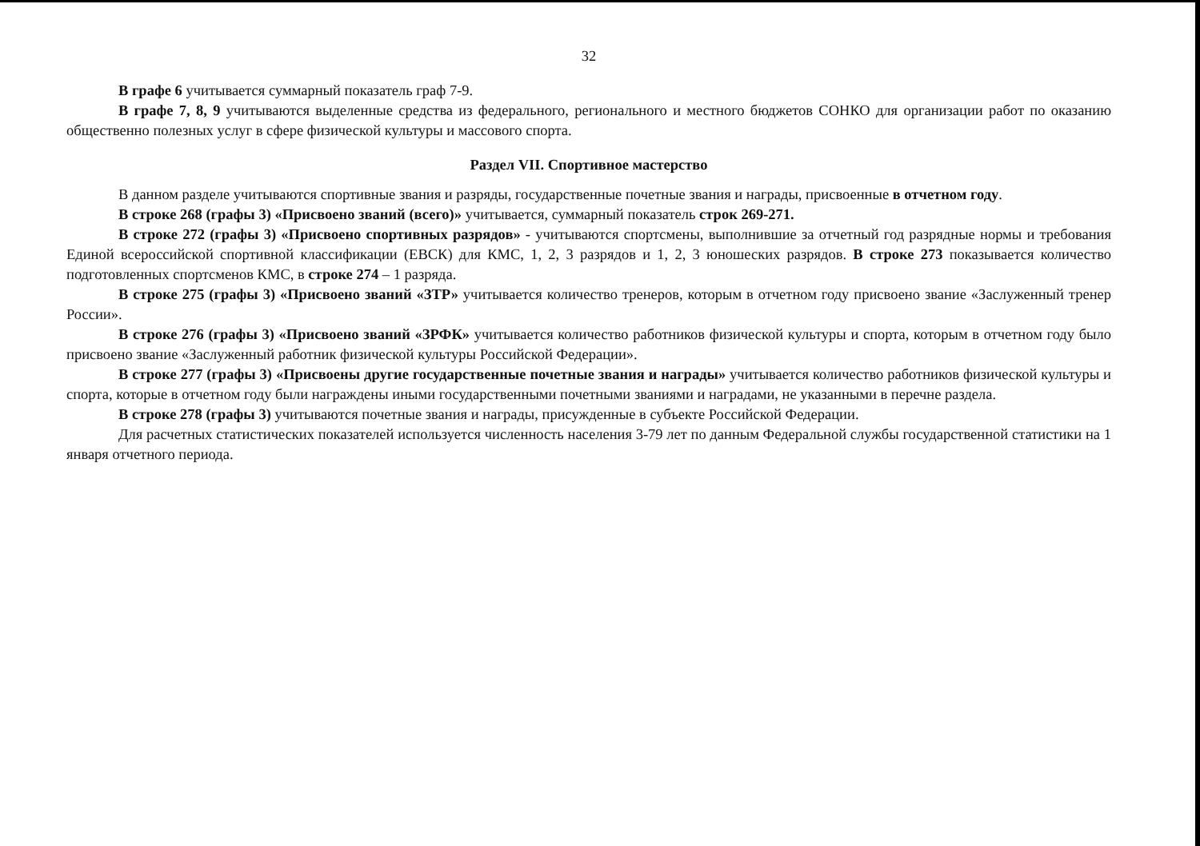32
В графе 6 учитывается суммарный показатель граф 7-9.
В графе 7, 8, 9 учитываются выделенные средства из федерального, регионального и местного бюджетов СОНКО для организации работ по оказанию общественно полезных услуг в сфере физической культуры и массового спорта.
Раздел VII. Спортивное мастерство
В данном разделе учитываются спортивные звания и разряды, государственные почетные звания и награды, присвоенные в отчетном году.
В строке 268 (графы 3) «Присвоено званий (всего)» учитывается, суммарный показатель строк 269-271.
В строке 272 (графы 3) «Присвоено спортивных разрядов» - учитываются спортсмены, выполнившие за отчетный год разрядные нормы и требования Единой всероссийской спортивной классификации (ЕВСК) для КМС, 1, 2, 3 разрядов и 1, 2, 3 юношеских разрядов. В строке 273 показывается количество подготовленных спортсменов КМС, в строке 274 – 1 разряда.
В строке 275 (графы 3) «Присвоено званий «ЗТР» учитывается количество тренеров, которым в отчетном году присвоено звание «Заслуженный тренер России».
В строке 276 (графы 3) «Присвоено званий «ЗРФК» учитывается количество работников физической культуры и спорта, которым в отчетном году было присвоено звание «Заслуженный работник физической культуры Российской Федерации».
В строке 277 (графы 3) «Присвоены другие государственные почетные звания и награды» учитывается количество работников физической культуры и спорта, которые в отчетном году были награждены иными государственными почетными званиями и наградами, не указанными в перечне раздела.
В строке 278 (графы 3) учитываются почетные звания и награды, присужденные в субъекте Российской Федерации.
Для расчетных статистических показателей используется численность населения 3-79 лет по данным Федеральной службы государственной статистики на 1 января отчетного периода.